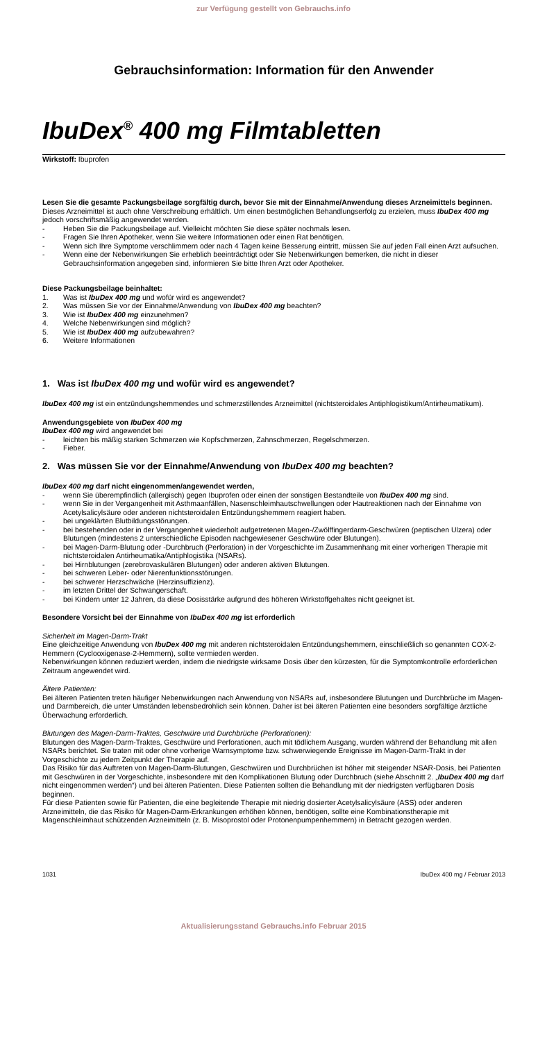zur Verfügung gestellt von Gebrauchs.info
Gebrauchsinformation: Information für den Anwender
IbuDex<sup>®</sup> 400 mg Filmtabletten
Wirkstoff: Ibuprofen
Lesen Sie die gesamte Packungsbeilage sorgfältig durch, bevor Sie mit der Einnahme/Anwendung dieses Arzneimittels beginnen.
Dieses Arzneimittel ist auch ohne Verschreibung erhältlich. Um einen bestmöglichen Behandlungserfolg zu erzielen, muss IbuDex 400 mg jedoch vorschriftsmäßig angewendet werden.
- Heben Sie die Packungsbeilage auf. Vielleicht möchten Sie diese später nochmals lesen.
- Fragen Sie Ihren Apotheker, wenn Sie weitere Informationen oder einen Rat benötigen.
- Wenn sich Ihre Symptome verschlimmern oder nach 4 Tagen keine Besserung eintritt, müssen Sie auf jeden Fall einen Arzt aufsuchen.
- Wenn eine der Nebenwirkungen Sie erheblich beeinträchtigt oder Sie Nebenwirkungen bemerken, die nicht in dieser Gebrauchsinformation angegeben sind, informieren Sie bitte Ihren Arzt oder Apotheker.
Diese Packungsbeilage beinhaltet:
1. Was ist IbuDex 400 mg und wofür wird es angewendet?
2. Was müssen Sie vor der Einnahme/Anwendung von IbuDex 400 mg beachten?
3. Wie ist IbuDex 400 mg einzunehmen?
4. Welche Nebenwirkungen sind möglich?
5. Wie ist IbuDex 400 mg aufzubewahren?
6. Weitere Informationen
1. Was ist IbuDex 400 mg und wofür wird es angewendet?
IbuDex 400 mg ist ein entzündungshemmendes und schmerzstillendes Arzneimittel (nichtsteroidales Antiphlogistikum/Antirheumatikum).
Anwendungsgebiete von IbuDex 400 mg
IbuDex 400 mg wird angewendet bei
- leichten bis mäßig starken Schmerzen wie Kopfschmerzen, Zahnschmerzen, Regelschmerzen.
- Fieber.
2. Was müssen Sie vor der Einnahme/Anwendung von IbuDex 400 mg beachten?
IbuDex 400 mg darf nicht eingenommen/angewendet werden,
- wenn Sie überempfindlich (allergisch) gegen Ibuprofen oder einen der sonstigen Bestandteile von IbuDex 400 mg sind.
- wenn Sie in der Vergangenheit mit Asthmaanfällen, Nasenschleimhautschwellungen oder Hautreaktionen nach der Einnahme von Acetylsalicylsäure oder anderen nichtsteroidalen Entzündungshemmern reagiert haben.
- bei ungeklärten Blutbildungsstörungen.
- bei bestehenden oder in der Vergangenheit wiederholt aufgetretenen Magen-/Zwölffingerdarm-Geschwüren (peptischen Ulzera) oder Blutungen (mindestens 2 unterschiedliche Episoden nachgewiesener Geschwüre oder Blutungen).
- bei Magen-Darm-Blutung oder -Durchbruch (Perforation) in der Vorgeschichte im Zusammenhang mit einer vorherigen Therapie mit nichtsteroidalen Antirheumatika/Antiphlogistika (NSARs).
- bei Hirnblutungen (zerebrovaskulären Blutungen) oder anderen aktiven Blutungen.
- bei schweren Leber- oder Nierenfunktionsstörungen.
- bei schwerer Herzschwäche (Herzinsuffizienz).
- im letzten Drittel der Schwangerschaft.
- bei Kindern unter 12 Jahren, da diese Dosisstärke aufgrund des höheren Wirkstoffgehaltes nicht geeignet ist.
Besondere Vorsicht bei der Einnahme von IbuDex 400 mg ist erforderlich
Sicherheit im Magen-Darm-Trakt
Eine gleichzeitige Anwendung von IbuDex 400 mg mit anderen nichtsteroidalen Entzündungshemmern, einschließlich so genannten COX-2-Hemmern (Cyclooxigenase-2-Hemmern), sollte vermieden werden.
Nebenwirkungen können reduziert werden, indem die niedrigste wirksame Dosis über den kürzesten, für die Symptomkontrolle erforderlichen Zeitraum angewendet wird.
Ältere Patienten:
Bei älteren Patienten treten häufiger Nebenwirkungen nach Anwendung von NSARs auf, insbesondere Blutungen und Durchbrüche im Magen- und Darmbereich, die unter Umständen lebensbedrohlich sein können. Daher ist bei älteren Patienten eine besonders sorgfältige ärztliche Überwachung erforderlich.
Blutungen des Magen-Darm-Traktes, Geschwüre und Durchbrüche (Perforationen):
Blutungen des Magen-Darm-Traktes, Geschwüre und Perforationen, auch mit tödlichem Ausgang, wurden während der Behandlung mit allen NSARs berichtet. Sie traten mit oder ohne vorherige Warnsymptome bzw. schwerwiegende Ereignisse im Magen-Darm-Trakt in der Vorgeschichte zu jedem Zeitpunkt der Therapie auf.
Das Risiko für das Auftreten von Magen-Darm-Blutungen, Geschwüren und Durchbrüchen ist höher mit steigender NSAR-Dosis, bei Patienten mit Geschwüren in der Vorgeschichte, insbesondere mit den Komplikationen Blutung oder Durchbruch (siehe Abschnitt 2. „IbuDex 400 mg darf nicht eingenommen werden“) und bei älteren Patienten. Diese Patienten sollten die Behandlung mit der niedrigsten verfügbaren Dosis beginnen.
Für diese Patienten sowie für Patienten, die eine begleitende Therapie mit niedrig dosierter Acetylsalicylsäure (ASS) oder anderen Arzneimitteln, die das Risiko für Magen-Darm-Erkrankungen erhöhen können, benötigen, sollte eine Kombinationstherapie mit Magenschleimhaut schützenden Arzneimitteln (z. B. Misoprostol oder Protonenpumpenhemmern) in Betracht gezogen werden.
1031 IbuDex 400 mg / Februar 2013
Aktualisierungsstand Gebrauchs.info Februar 2015